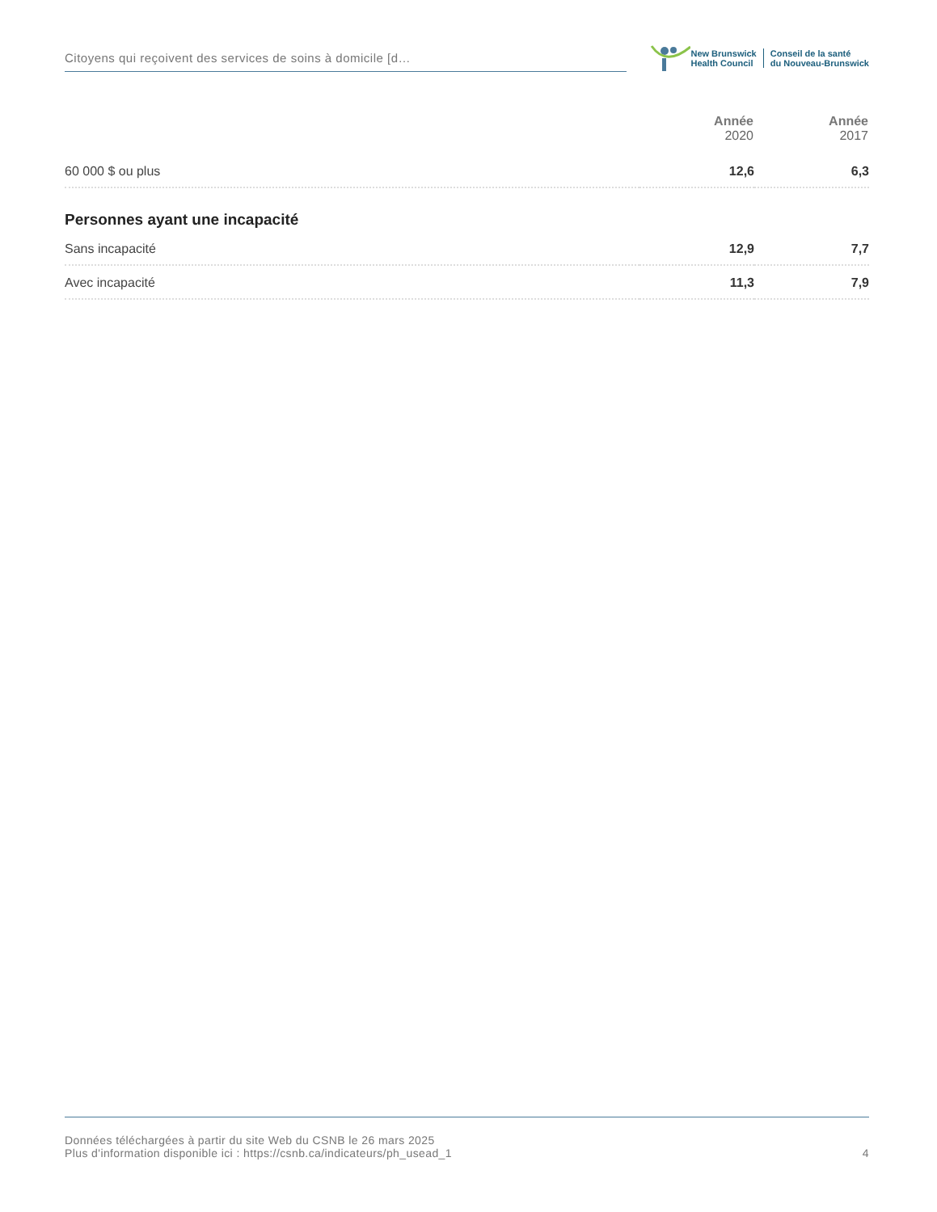Citoyens qui reçoivent des services de soins à domicile [d…
New Brunswick
Health Council
Conseil de la santé
du Nouveau-Brunswick
| | Année 2020 | Année 2017 |
| --- | --- | --- |
| 60 000 $ ou plus | 12,6 | 6,3 |
| Personnes ayant une incapacité | | |
| Sans incapacité | 12,9 | 7,7 |
| Avec incapacité | 11,3 | 7,9 |
Données téléchargées à partir du site Web du CSNB le 26 mars 2025
Plus d'information disponible ici : https://csnb.ca/indicateurs/ph_usead_1
4